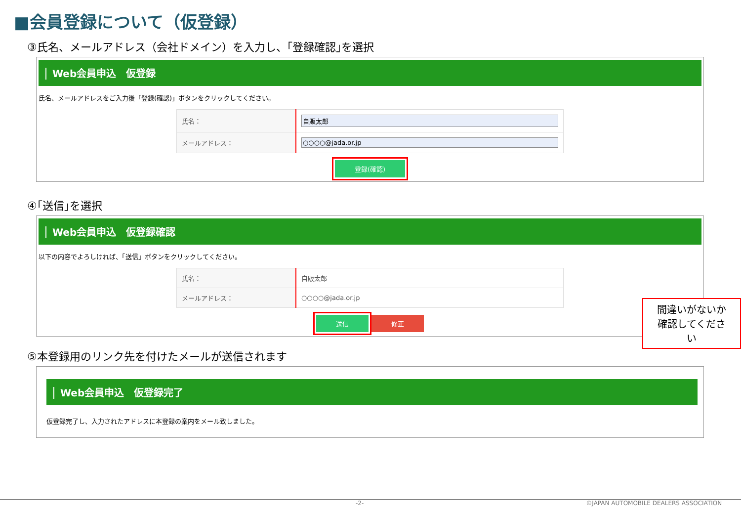■会員登録について（仮登録）
③氏名、メールアドレス（会社ドメイン）を入力し、｢登録確認｣を選択
Web会員申込　仮登録
氏名、メールアドレスをご入力後「登録(確認)」ボタンをクリックしてください。
| 氏名： | 自販太郎 |
| メールアドレス： | ○○○○@jada.or.jp |
登録(確認)
④｢送信｣を選択
Web会員申込　仮登録確認
以下の内容でよろしければ、「送信」ボタンをクリックしてください。
| 氏名： | 自販太郎 |
| メールアドレス： | ○○○○@jada.or.jp |
送信 修正
間違いがないか
確認してください
⑤本登録用のリンク先を付けたメールが送信されます
Web会員申込　仮登録完了
仮登録完了し、入力されたアドレスに本登録の案内をメール致しました。
-2- ©JAPAN AUTOMOBILE DEALERS ASSOCIATION